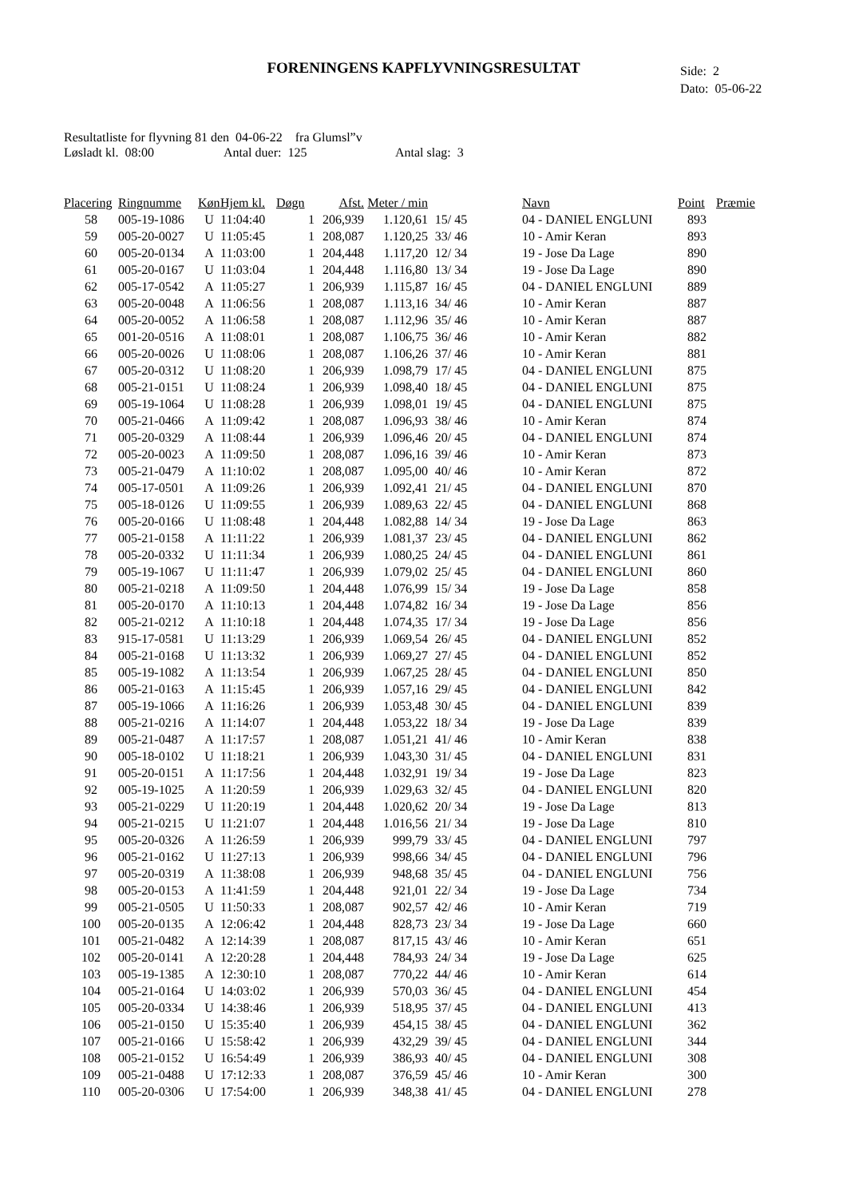FORENINGENS KAPFLYVNINGSRESULTAT
Side: 2
Dato: 05-06-22
Resultatliste for flyvning 81 den 04-06-22 fra Glumsl”v
Løsladt kl. 08:00 Antal duer: 125 Antal slag: 3
| Placering | Ringnumme | Køn | Hjem kl. | Døgn | Afst. | Meter / min | | | Navn | Point | Præmie |
| --- | --- | --- | --- | --- | --- | --- | --- | --- | --- | --- | --- |
| 58 | 005-19-1086 | U | 11:04:40 | 1 | 206,939 | 1.120,61 | 15/ 45 | | 04 - DANIEL ENGLUNI | 893 | |
| 59 | 005-20-0027 | U | 11:05:45 | 1 | 208,087 | 1.120,25 | 33/ 46 | | 10 - Amir Keran | 893 | |
| 60 | 005-20-0134 | A | 11:03:00 | 1 | 204,448 | 1.117,20 | 12/ 34 | | 19 - Jose Da Lage | 890 | |
| 61 | 005-20-0167 | U | 11:03:04 | 1 | 204,448 | 1.116,80 | 13/ 34 | | 19 - Jose Da Lage | 890 | |
| 62 | 005-17-0542 | A | 11:05:27 | 1 | 206,939 | 1.115,87 | 16/ 45 | | 04 - DANIEL ENGLUNI | 889 | |
| 63 | 005-20-0048 | A | 11:06:56 | 1 | 208,087 | 1.113,16 | 34/ 46 | | 10 - Amir Keran | 887 | |
| 64 | 005-20-0052 | A | 11:06:58 | 1 | 208,087 | 1.112,96 | 35/ 46 | | 10 - Amir Keran | 887 | |
| 65 | 001-20-0516 | A | 11:08:01 | 1 | 208,087 | 1.106,75 | 36/ 46 | | 10 - Amir Keran | 882 | |
| 66 | 005-20-0026 | U | 11:08:06 | 1 | 208,087 | 1.106,26 | 37/ 46 | | 10 - Amir Keran | 881 | |
| 67 | 005-20-0312 | U | 11:08:20 | 1 | 206,939 | 1.098,79 | 17/ 45 | | 04 - DANIEL ENGLUNI | 875 | |
| 68 | 005-21-0151 | U | 11:08:24 | 1 | 206,939 | 1.098,40 | 18/ 45 | | 04 - DANIEL ENGLUNI | 875 | |
| 69 | 005-19-1064 | U | 11:08:28 | 1 | 206,939 | 1.098,01 | 19/ 45 | | 04 - DANIEL ENGLUNI | 875 | |
| 70 | 005-21-0466 | A | 11:09:42 | 1 | 208,087 | 1.096,93 | 38/ 46 | | 10 - Amir Keran | 874 | |
| 71 | 005-20-0329 | A | 11:08:44 | 1 | 206,939 | 1.096,46 | 20/ 45 | | 04 - DANIEL ENGLUNI | 874 | |
| 72 | 005-20-0023 | A | 11:09:50 | 1 | 208,087 | 1.096,16 | 39/ 46 | | 10 - Amir Keran | 873 | |
| 73 | 005-21-0479 | A | 11:10:02 | 1 | 208,087 | 1.095,00 | 40/ 46 | | 10 - Amir Keran | 872 | |
| 74 | 005-17-0501 | A | 11:09:26 | 1 | 206,939 | 1.092,41 | 21/ 45 | | 04 - DANIEL ENGLUNI | 870 | |
| 75 | 005-18-0126 | U | 11:09:55 | 1 | 206,939 | 1.089,63 | 22/ 45 | | 04 - DANIEL ENGLUNI | 868 | |
| 76 | 005-20-0166 | U | 11:08:48 | 1 | 204,448 | 1.082,88 | 14/ 34 | | 19 - Jose Da Lage | 863 | |
| 77 | 005-21-0158 | A | 11:11:22 | 1 | 206,939 | 1.081,37 | 23/ 45 | | 04 - DANIEL ENGLUNI | 862 | |
| 78 | 005-20-0332 | U | 11:11:34 | 1 | 206,939 | 1.080,25 | 24/ 45 | | 04 - DANIEL ENGLUNI | 861 | |
| 79 | 005-19-1067 | U | 11:11:47 | 1 | 206,939 | 1.079,02 | 25/ 45 | | 04 - DANIEL ENGLUNI | 860 | |
| 80 | 005-21-0218 | A | 11:09:50 | 1 | 204,448 | 1.076,99 | 15/ 34 | | 19 - Jose Da Lage | 858 | |
| 81 | 005-20-0170 | A | 11:10:13 | 1 | 204,448 | 1.074,82 | 16/ 34 | | 19 - Jose Da Lage | 856 | |
| 82 | 005-21-0212 | A | 11:10:18 | 1 | 204,448 | 1.074,35 | 17/ 34 | | 19 - Jose Da Lage | 856 | |
| 83 | 915-17-0581 | U | 11:13:29 | 1 | 206,939 | 1.069,54 | 26/ 45 | | 04 - DANIEL ENGLUNI | 852 | |
| 84 | 005-21-0168 | U | 11:13:32 | 1 | 206,939 | 1.069,27 | 27/ 45 | | 04 - DANIEL ENGLUNI | 852 | |
| 85 | 005-19-1082 | A | 11:13:54 | 1 | 206,939 | 1.067,25 | 28/ 45 | | 04 - DANIEL ENGLUNI | 850 | |
| 86 | 005-21-0163 | A | 11:15:45 | 1 | 206,939 | 1.057,16 | 29/ 45 | | 04 - DANIEL ENGLUNI | 842 | |
| 87 | 005-19-1066 | A | 11:16:26 | 1 | 206,939 | 1.053,48 | 30/ 45 | | 04 - DANIEL ENGLUNI | 839 | |
| 88 | 005-21-0216 | A | 11:14:07 | 1 | 204,448 | 1.053,22 | 18/ 34 | | 19 - Jose Da Lage | 839 | |
| 89 | 005-21-0487 | A | 11:17:57 | 1 | 208,087 | 1.051,21 | 41/ 46 | | 10 - Amir Keran | 838 | |
| 90 | 005-18-0102 | U | 11:18:21 | 1 | 206,939 | 1.043,30 | 31/ 45 | | 04 - DANIEL ENGLUNI | 831 | |
| 91 | 005-20-0151 | A | 11:17:56 | 1 | 204,448 | 1.032,91 | 19/ 34 | | 19 - Jose Da Lage | 823 | |
| 92 | 005-19-1025 | A | 11:20:59 | 1 | 206,939 | 1.029,63 | 32/ 45 | | 04 - DANIEL ENGLUNI | 820 | |
| 93 | 005-21-0229 | U | 11:20:19 | 1 | 204,448 | 1.020,62 | 20/ 34 | | 19 - Jose Da Lage | 813 | |
| 94 | 005-21-0215 | U | 11:21:07 | 1 | 204,448 | 1.016,56 | 21/ 34 | | 19 - Jose Da Lage | 810 | |
| 95 | 005-20-0326 | A | 11:26:59 | 1 | 206,939 | 999,79 | 33/ 45 | | 04 - DANIEL ENGLUNI | 797 | |
| 96 | 005-21-0162 | U | 11:27:13 | 1 | 206,939 | 998,66 | 34/ 45 | | 04 - DANIEL ENGLUNI | 796 | |
| 97 | 005-20-0319 | A | 11:38:08 | 1 | 206,939 | 948,68 | 35/ 45 | | 04 - DANIEL ENGLUNI | 756 | |
| 98 | 005-20-0153 | A | 11:41:59 | 1 | 204,448 | 921,01 | 22/ 34 | | 19 - Jose Da Lage | 734 | |
| 99 | 005-21-0505 | U | 11:50:33 | 1 | 208,087 | 902,57 | 42/ 46 | | 10 - Amir Keran | 719 | |
| 100 | 005-20-0135 | A | 12:06:42 | 1 | 204,448 | 828,73 | 23/ 34 | | 19 - Jose Da Lage | 660 | |
| 101 | 005-21-0482 | A | 12:14:39 | 1 | 208,087 | 817,15 | 43/ 46 | | 10 - Amir Keran | 651 | |
| 102 | 005-20-0141 | A | 12:20:28 | 1 | 204,448 | 784,93 | 24/ 34 | | 19 - Jose Da Lage | 625 | |
| 103 | 005-19-1385 | A | 12:30:10 | 1 | 208,087 | 770,22 | 44/ 46 | | 10 - Amir Keran | 614 | |
| 104 | 005-21-0164 | U | 14:03:02 | 1 | 206,939 | 570,03 | 36/ 45 | | 04 - DANIEL ENGLUNI | 454 | |
| 105 | 005-20-0334 | U | 14:38:46 | 1 | 206,939 | 518,95 | 37/ 45 | | 04 - DANIEL ENGLUNI | 413 | |
| 106 | 005-21-0150 | U | 15:35:40 | 1 | 206,939 | 454,15 | 38/ 45 | | 04 - DANIEL ENGLUNI | 362 | |
| 107 | 005-21-0166 | U | 15:58:42 | 1 | 206,939 | 432,29 | 39/ 45 | | 04 - DANIEL ENGLUNI | 344 | |
| 108 | 005-21-0152 | U | 16:54:49 | 1 | 206,939 | 386,93 | 40/ 45 | | 04 - DANIEL ENGLUNI | 308 | |
| 109 | 005-21-0488 | U | 17:12:33 | 1 | 208,087 | 376,59 | 45/ 46 | | 10 - Amir Keran | 300 | |
| 110 | 005-20-0306 | U | 17:54:00 | 1 | 206,939 | 348,38 | 41/ 45 | | 04 - DANIEL ENGLUNI | 278 | |